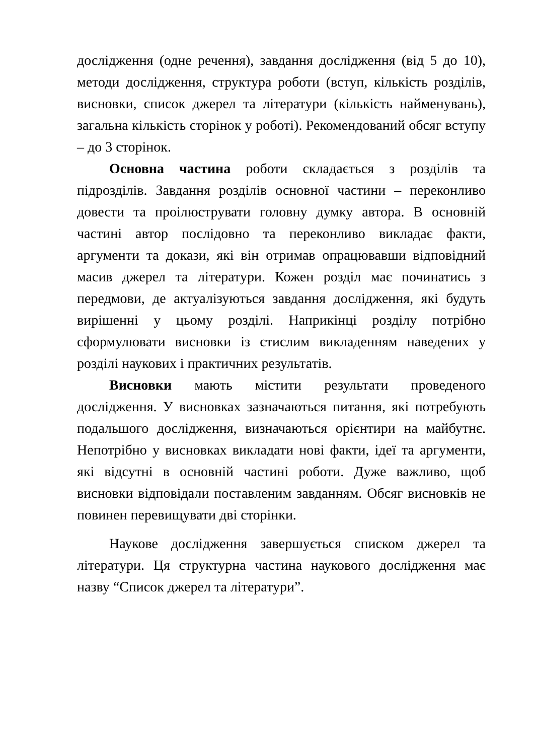дослідження (одне речення), завдання дослідження (від 5 до 10), методи дослідження, структура роботи (вступ, кількість розділів, висновки, список джерел та літератури (кількість найменувань), загальна кількість сторінок у роботі). Рекомендований обсяг вступу – до 3 сторінок.
Основна частина роботи складається з розділів та підрозділів. Завдання розділів основної частини – переконливо довести та проілюструвати головну думку автора. В основній частині автор послідовно та переконливо викладає факти, аргументи та докази, які він отримав опрацювавши відповідний масив джерел та літератури. Кожен розділ має починатись з передмови, де актуалізуються завдання дослідження, які будуть вирішенні у цьому розділі. Наприкінці розділу потрібно сформулювати висновки із стислим викладенням наведених у розділі наукових і практичних результатів.
Висновки мають містити результати проведеного дослідження. У висновках зазначаються питання, які потребують подальшого дослідження, визначаються орієнтири на майбутнє. Непотрібно у висновках викладати нові факти, ідеї та аргументи, які відсутні в основній частині роботи. Дуже важливо, щоб висновки відповідали поставленим завданням. Обсяг висновків не повинен перевищувати дві сторінки.
Наукове дослідження завершується списком джерел та літератури. Ця структурна частина наукового дослідження має назву “Список джерел та літератури”.